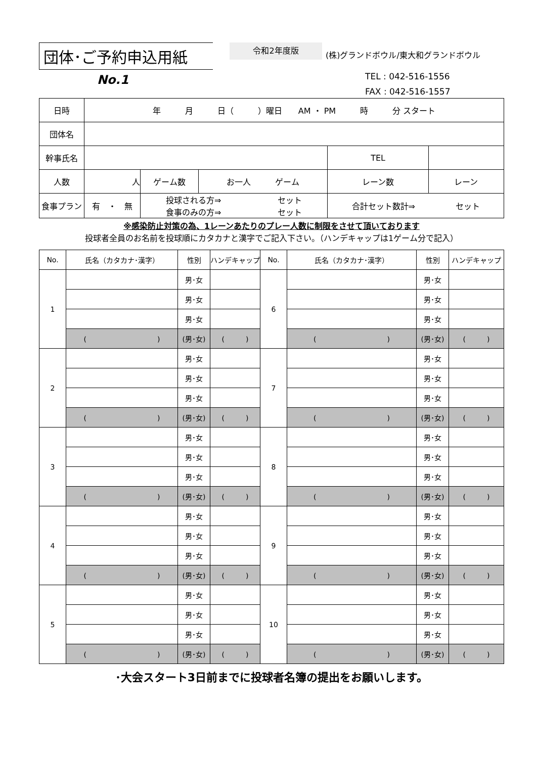団体･ご予約申込用紙
令和2年度版
(株)グランドボウル/東大和グランドボウル
No.1
TEL : 042-516-1556
FAX : 042-516-1557
| 日時 | 年 月 日（ ）曜日 AM ・ PM 時 分 スタート | | | | | |
| 団体名 | | | | | | |
| 幹事氏名 | | | | TEL | | |
| 人数 | 人 | ゲーム数 | お一人 ゲーム | レーン数 | | レーン |
| 食事プラン | 有 ・ 無 | 投球される方⇒ セット 食事のみの方⇒ セット | | 合計セット数計⇒ セット | | |
※感染防止対策の為、1レーンあたりのプレー人数に制限をさせて頂いております
投球者全員のお名前を投球順にカタカナと漢字でご記入下さい。（ハンデキャップは1ゲーム分で記入）
| No. | 氏名（カタカナ･漢字） | 性別 | ハンデキャップ | No. | 氏名（カタカナ･漢字） | 性別 | ハンデキャップ |
| --- | --- | --- | --- | --- | --- | --- | --- |
| 1 | | 男･女 | | 6 | | 男･女 | |
| | | 男･女 | | | | 男･女 | |
| | | 男･女 | | | | 男･女 | |
| | ( ) | (男･女) | ( ) | | ( ) | (男･女) | ( ) |
| 2 | | 男･女 | | 7 | | 男･女 | |
| | | 男･女 | | | | 男･女 | |
| | | 男･女 | | | | 男･女 | |
| | ( ) | (男･女) | ( ) | | ( ) | (男･女) | ( ) |
| 3 | | 男･女 | | 8 | | 男･女 | |
| | | 男･女 | | | | 男･女 | |
| | | 男･女 | | | | 男･女 | |
| | ( ) | (男･女) | ( ) | | ( ) | (男･女) | ( ) |
| 4 | | 男･女 | | 9 | | 男･女 | |
| | | 男･女 | | | | 男･女 | |
| | | 男･女 | | | | 男･女 | |
| | ( ) | (男･女) | ( ) | | ( ) | (男･女) | ( ) |
| 5 | | 男･女 | | 10 | | 男･女 | |
| | | 男･女 | | | | 男･女 | |
| | | 男･女 | | | | 男･女 | |
| | ( ) | (男･女) | ( ) | | ( ) | (男･女) | ( ) |
･大会スタート3日前までに投球者名簿の提出をお願いします。